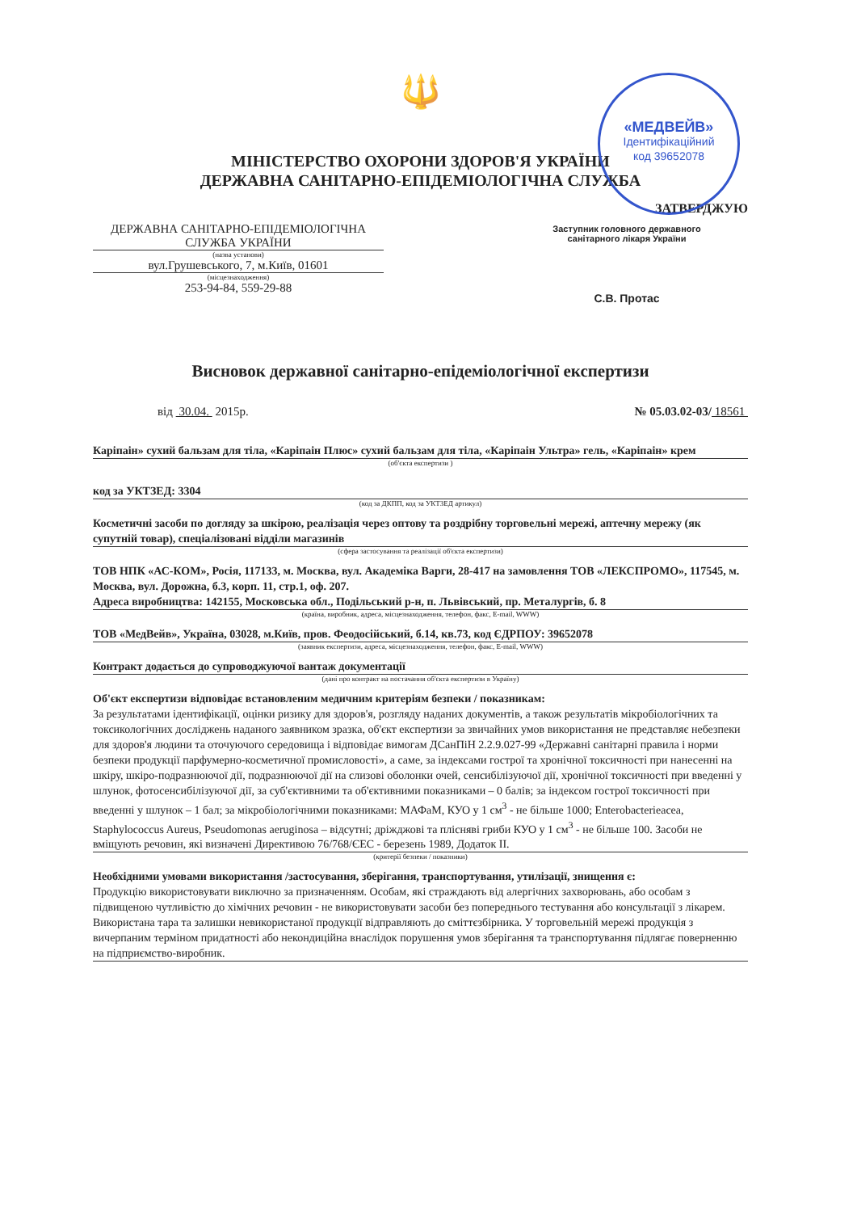🔱
МІНІСТЕРСТВО ОХОРОНИ ЗДОРОВ'Я УКРАЇНИ
ДЕРЖАВНА САНІТАРНО-ЕПІДЕМІОЛОГІЧНА СЛУЖБА
ЗАТВЕРДЖУЮ
ДЕРЖАВНА САНІТАРНО-ЕПІДЕМІОЛОГІЧНА СЛУЖБА УКРАЇНИ
(назва установи)
вул.Грушевського, 7, м.Київ, 01601
(місцезнаходження)
253-94-84, 559-29-88
Заступник головного державного
санітарного лікаря України
С.В. Протас
Висновок державної санітарно-епідеміологічної експертизи
від 30.04. 2015р. № 05.03.02-03/ 18561
Каріпаін» сухий бальзам для тіла, «Каріпаін Плюс» сухий бальзам для тіла, «Каріпаін Ультра» гель, «Каріпаін» крем
(об'єкта експертизи )
код за УКТЗЕД: 3304
(код за ДКПП, код за УКТЗЕД артикул)
Косметичні засоби по догляду за шкірою, реалізація через оптову та роздрібну торговельні мережі, аптечну мережу (як супутній товар), спеціалізовані відділи магазинів
(сфера застосування та реалізації об'єкта експертизи)
ТОВ НПК «АС-КОМ», Росія, 117133, м. Москва, вул. Академіка Варги, 28-417 на замовлення ТОВ «ЛЕКСПРОМО», 117545, м. Москва, вул. Дорожна, б.3, корп. 11, стр.1, оф. 207.
Адреса виробництва: 142155, Московська обл., Подільський р-н, п. Львівський, пр. Металургів, б. 8
(країна, виробник, адреса, місцезнаходження, телефон, факс, E-mail, WWW)
ТОВ «МедВейв», Україна, 03028, м.Київ, пров. Феодосійський, б.14, кв.73, код ЄДРПОУ: 39652078
(заявник експертизи, адреса, місцезнаходження, телефон, факс, E-mail, WWW)
Контракт додається до супроводжуючої вантаж документації
(дані про контракт на постачання об'єкта експертизи в Україну)
Об'єкт експертизи відповідає встановленим медичним критеріям безпеки / показникам:
За результатами ідентифікації, оцінки ризику для здоров'я, розгляду наданих документів, а також результатів мікробіологічних та токсикологічних досліджень наданого заявником зразка, об'єкт експертизи за звичайних умов використання не представляє небезпеки для здоров'я людини та оточуючого середовища і відповідає вимогам ДСанПіН 2.2.9.027-99 «Державні санітарні правила і норми безпеки продукції парфумерно-косметичної промисловості», а саме, за індексами гострої та хронічної токсичності при нанесенні на шкіру, шкіро-подразнюючої дії, подразнюючої дії на слизові оболонки очей, сенсибілізуючої дії, хронічної токсичності при введенні у шлунок, фотосенсибілізуючої дії, за суб'єктивними та об'єктивними показниками – 0 балів; за індексом гострої токсичності при введенні у шлунок – 1 бал; за мікробіологічними показниками: МАФаМ, КУО у 1 см<sup>3</sup> - не більше 1000; Enterobacterieacea, Staphylococcus Aureus, Pseudomonas aeruginosa – відсутні; дріжджові та плісняві гриби КУО у 1 см<sup>3</sup> - не більше 100. Засоби не вміщують речовин, які визначені Директивою 76/768/ЄЕС - березень 1989, Додаток II.
(критерії безпеки / показники)
Необхідними умовами використання /застосування, зберігання, транспортування, утилізації, знищення є:
Продукцію використовувати виключно за призначенням. Особам, які страждають від алергічних захворювань, або особам з підвищеною чутливістю до хімічних речовин - не використовувати засоби без попереднього тестування або консультації з лікарем. Використана тара та залишки невикористаної продукції відправляють до сміттєзбірника. У торговельній мережі продукція з вичерпаним терміном придатності або некондиційна внаслідок порушення умов зберігання та транспортування підлягає поверненню на підприємство-виробник.
«МЕДВЕЙВ»
Ідентифікаційний
код 39652078